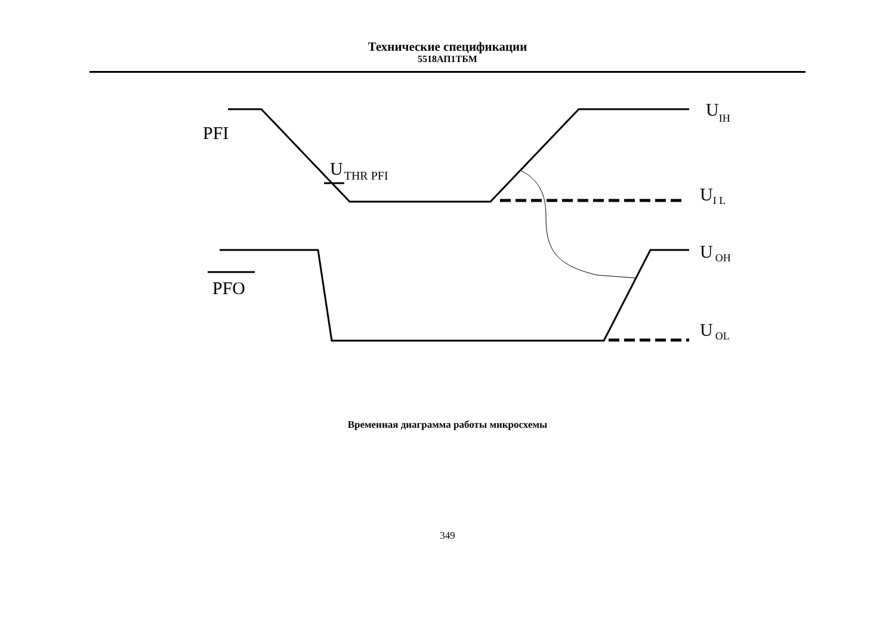Технические спецификации
5518АП1ТБМ
PFI
PFO
UTHR PFI
UIH
UI L
UOH
UOL
Временная диаграмма работы микросхемы
349